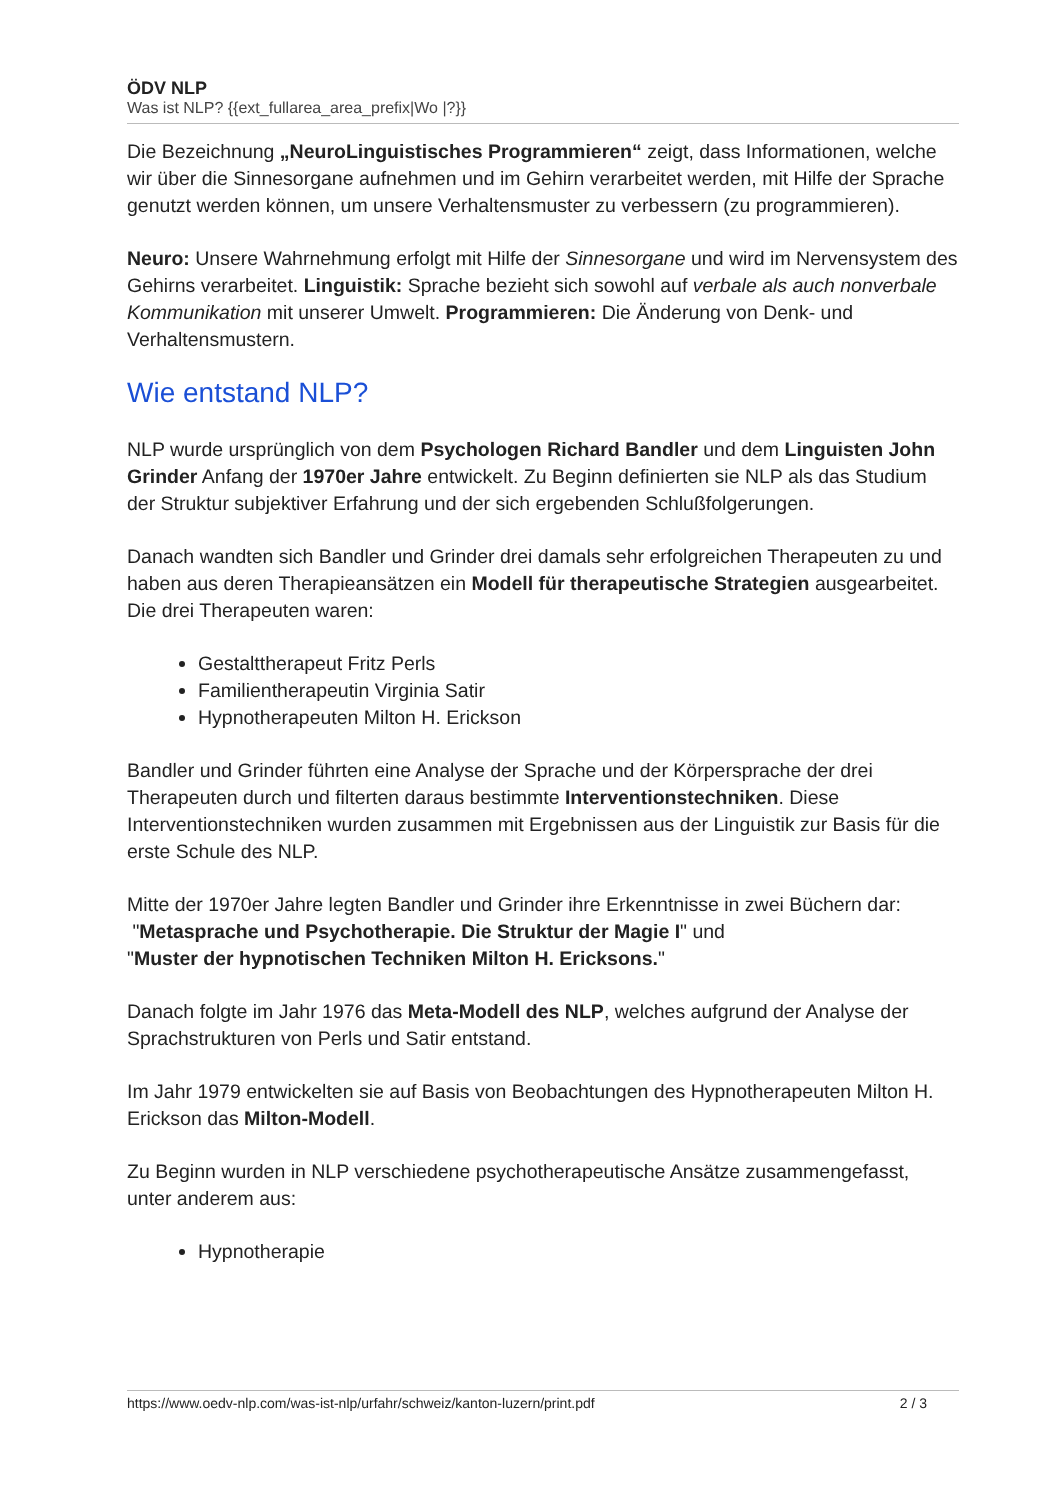ÖDV NLP
Was ist NLP? {{ext_fullarea_area_prefix|Wo |?}}
Die Bezeichnung „NeuroLinguistisches Programmieren“ zeigt, dass Informationen, welche wir über die Sinnesorgane aufnehmen und im Gehirn verarbeitet werden, mit Hilfe der Sprache genutzt werden können, um unsere Verhaltensmuster zu verbessern (zu programmieren).
Neuro: Unsere Wahrnehmung erfolgt mit Hilfe der Sinnesorgane und wird im Nervensystem des Gehirns verarbeitet. Linguistik: Sprache bezieht sich sowohl auf verbale als auch nonverbale Kommunikation mit unserer Umwelt. Programmieren: Die Änderung von Denk- und Verhaltensmustern.
Wie entstand NLP?
NLP wurde ursprünglich von dem Psychologen Richard Bandler und dem Linguisten John Grinder Anfang der 1970er Jahre entwickelt. Zu Beginn definierten sie NLP als das Studium der Struktur subjektiver Erfahrung und der sich ergebenden Schlußfolgerungen.
Danach wandten sich Bandler und Grinder drei damals sehr erfolgreichen Therapeuten zu und haben aus deren Therapieansätzen ein Modell für therapeutische Strategien ausgearbeitet. Die drei Therapeuten waren:
Gestalttherapeut Fritz Perls
Familientherapeutin Virginia Satir
Hypnotherapeuten Milton H. Erickson
Bandler und Grinder führten eine Analyse der Sprache und der Körpersprache der drei Therapeuten durch und filterten daraus bestimmte Interventionstechniken. Diese Interventionstechniken wurden zusammen mit Ergebnissen aus der Linguistik zur Basis für die erste Schule des NLP.
Mitte der 1970er Jahre legten Bandler und Grinder ihre Erkenntnisse in zwei Büchern dar:
"Metasprache und Psychotherapie. Die Struktur der Magie I" und
"Muster der hypnotischen Techniken Milton H. Ericksons."
Danach folgte im Jahr 1976 das Meta-Modell des NLP, welches aufgrund der Analyse der Sprachstrukturen von Perls und Satir entstand.
Im Jahr 1979 entwickelten sie auf Basis von Beobachtungen des Hypnotherapeuten Milton H. Erickson das Milton-Modell.
Zu Beginn wurden in NLP verschiedene psychotherapeutische Ansätze zusammengefasst, unter anderem aus:
Hypnotherapie
https://www.oedv-nlp.com/was-ist-nlp/urfahr/schweiz/kanton-luzern/print.pdf 2 / 3